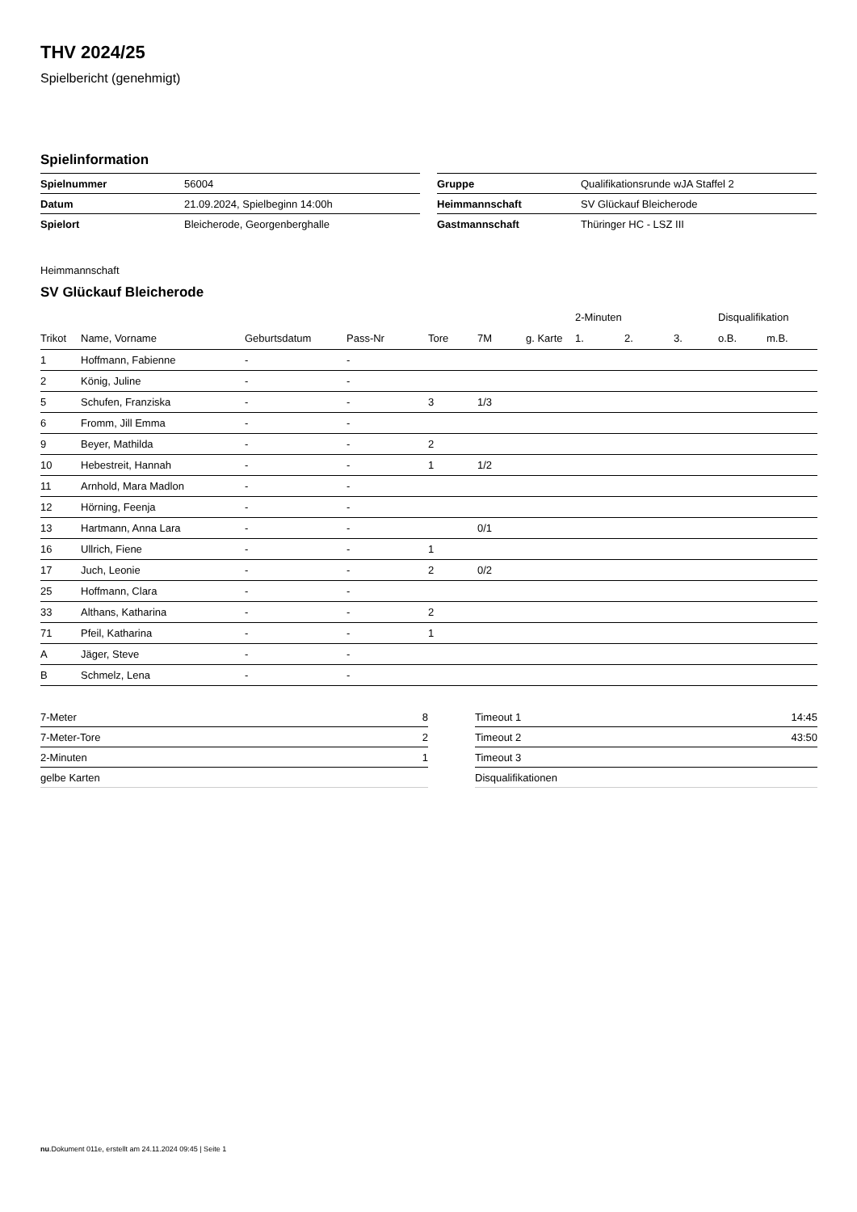THV 2024/25
Spielbericht (genehmigt)
Spielinformation
| Spielnummer | 56004 |
| Datum | 21.09.2024, Spielbeginn 14:00h |
| Spielort | Bleicherode, Georgenberghalle |
| Gruppe | Qualifikationsrunde wJA Staffel 2 |
| Heimmannschaft | SV Glückauf Bleicherode |
| Gastmannschaft | Thüringer HC - LSZ III |
Heimmannschaft
SV Glückauf Bleicherode
| | | | | | | | 2-Minuten | | | Disqualifikation | |
| --- | --- | --- | --- | --- | --- | --- | --- | --- | --- | --- | --- |
| Trikot | Name, Vorname | Geburtsdatum | Pass-Nr | Tore | 7M | g. Karte | 1. | 2. | 3. | o.B. | m.B. |
| 1 | Hoffmann, Fabienne | - | - | | | | | | | | |
| 2 | König, Juline | - | - | | | | | | | | |
| 5 | Schufen, Franziska | - | - | 3 | 1/3 | | | | | | |
| 6 | Fromm, Jill Emma | - | - | | | | | | | | |
| 9 | Beyer, Mathilda | - | - | 2 | | | | | | | |
| 10 | Hebestreit, Hannah | - | - | 1 | 1/2 | | | | | | |
| 11 | Arnhold, Mara Madlon | - | - | | | | | | | | |
| 12 | Hörning, Feenja | - | - | | | | | | | | |
| 13 | Hartmann, Anna Lara | - | - | | 0/1 | | | | | | |
| 16 | Ullrich, Fiene | - | - | 1 | | | | | | | |
| 17 | Juch, Leonie | - | - | 2 | 0/2 | | | | | | |
| 25 | Hoffmann, Clara | - | - | | | | | | | | |
| 33 | Althans, Katharina | - | - | 2 | | | | | | | |
| 71 | Pfeil, Katharina | - | - | 1 | | | | | | | |
| A | Jäger, Steve | - | - | | | | | | | | |
| B | Schmelz, Lena | - | - | | | | | | | | |
| 7-Meter | 8 |
| 7-Meter-Tore | 2 |
| 2-Minuten | 1 |
| gelbe Karten | |
| Timeout 1 | 14:45 |
| Timeout 2 | 43:50 |
| Timeout 3 | |
| Disqualifikationen | |
nu.Dokument 011e, erstellt am 24.11.2024 09:45 | Seite 1